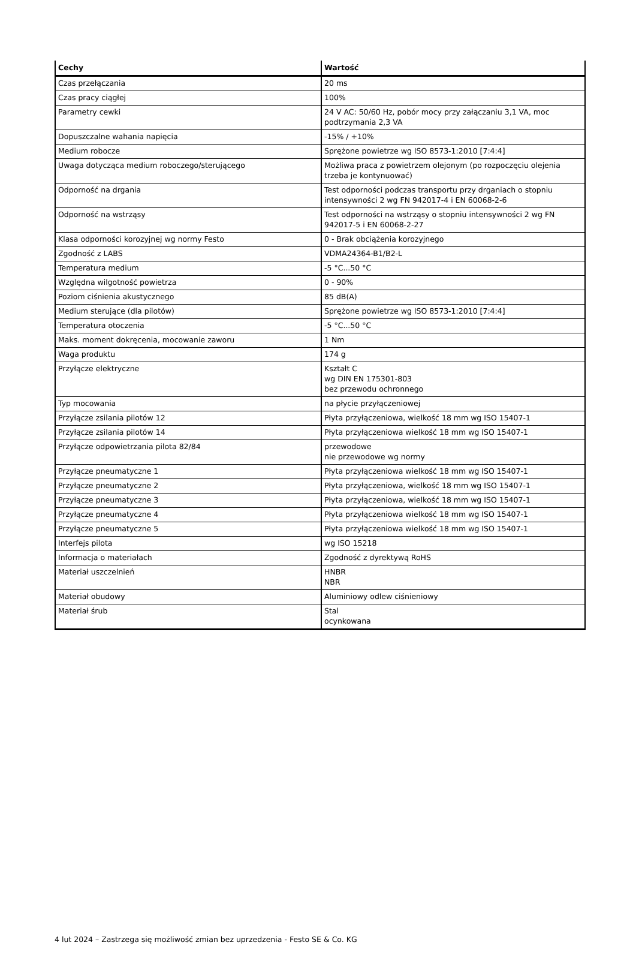| Cechy | Wartość |
| --- | --- |
| Czas przełączania | 20 ms |
| Czas pracy ciągłej | 100% |
| Parametry cewki | 24 V AC: 50/60 Hz, pobór mocy przy załączaniu 3,1 VA, moc podtrzymania 2,3 VA |
| Dopuszczalne wahania napięcia | -15% / +10% |
| Medium robocze | Sprężone powietrze wg ISO 8573-1:2010 [7:4:4] |
| Uwaga dotycząca medium roboczego/sterującego | Możliwa praca z powietrzem olejonym (po rozpoczęciu olejenia trzeba je kontynuować) |
| Odporność na drgania | Test odporności podczas transportu przy drganiach o stopniu intensywności 2 wg FN 942017-4 i EN 60068-2-6 |
| Odporność na wstrząsy | Test odporności na wstrząsy o stopniu intensywności 2 wg FN 942017-5 i EN 60068-2-27 |
| Klasa odporności korozyjnej wg normy Festo | 0 - Brak obciążenia korozyjnego |
| Zgodność z LABS | VDMA24364-B1/B2-L |
| Temperatura medium | -5 °C...50 °C |
| Względna wilgotność powietrza | 0 - 90% |
| Poziom ciśnienia akustycznego | 85 dB(A) |
| Medium sterujące (dla pilotów) | Sprężone powietrze wg ISO 8573-1:2010 [7:4:4] |
| Temperatura otoczenia | -5 °C...50 °C |
| Maks. moment dokręcenia, mocowanie zaworu | 1 Nm |
| Waga produktu | 174 g |
| Przyłącze elektryczne | Kształt C wg DIN EN 175301-803 bez przewodu ochronnego |
| Typ mocowania | na płycie przyłączeniowej |
| Przyłącze zsilania pilotów 12 | Płyta przyłączeniowa, wielkość 18 mm wg ISO 15407-1 |
| Przyłącze zsilania pilotów 14 | Płyta przyłączeniowa wielkość 18 mm wg ISO 15407-1 |
| Przyłącze odpowietrzania pilota 82/84 | przewodowe nie przewodowe wg normy |
| Przyłącze pneumatyczne 1 | Płyta przyłączeniowa wielkość 18 mm wg ISO 15407-1 |
| Przyłącze pneumatyczne 2 | Płyta przyłączeniowa, wielkość 18 mm wg ISO 15407-1 |
| Przyłącze pneumatyczne 3 | Płyta przyłączeniowa, wielkość 18 mm wg ISO 15407-1 |
| Przyłącze pneumatyczne 4 | Płyta przyłączeniowa wielkość 18 mm wg ISO 15407-1 |
| Przyłącze pneumatyczne 5 | Płyta przyłączeniowa wielkość 18 mm wg ISO 15407-1 |
| Interfejs pilota | wg ISO 15218 |
| Informacja o materiałach | Zgodność z dyrektywą RoHS |
| Materiał uszczelnień | HNBR NBR |
| Materiał obudowy | Aluminiowy odlew ciśnieniowy |
| Materiał śrub | Stal ocynkowana |
4 lut 2024 – Zastrzega się możliwość zmian bez uprzedzenia - Festo SE & Co. KG